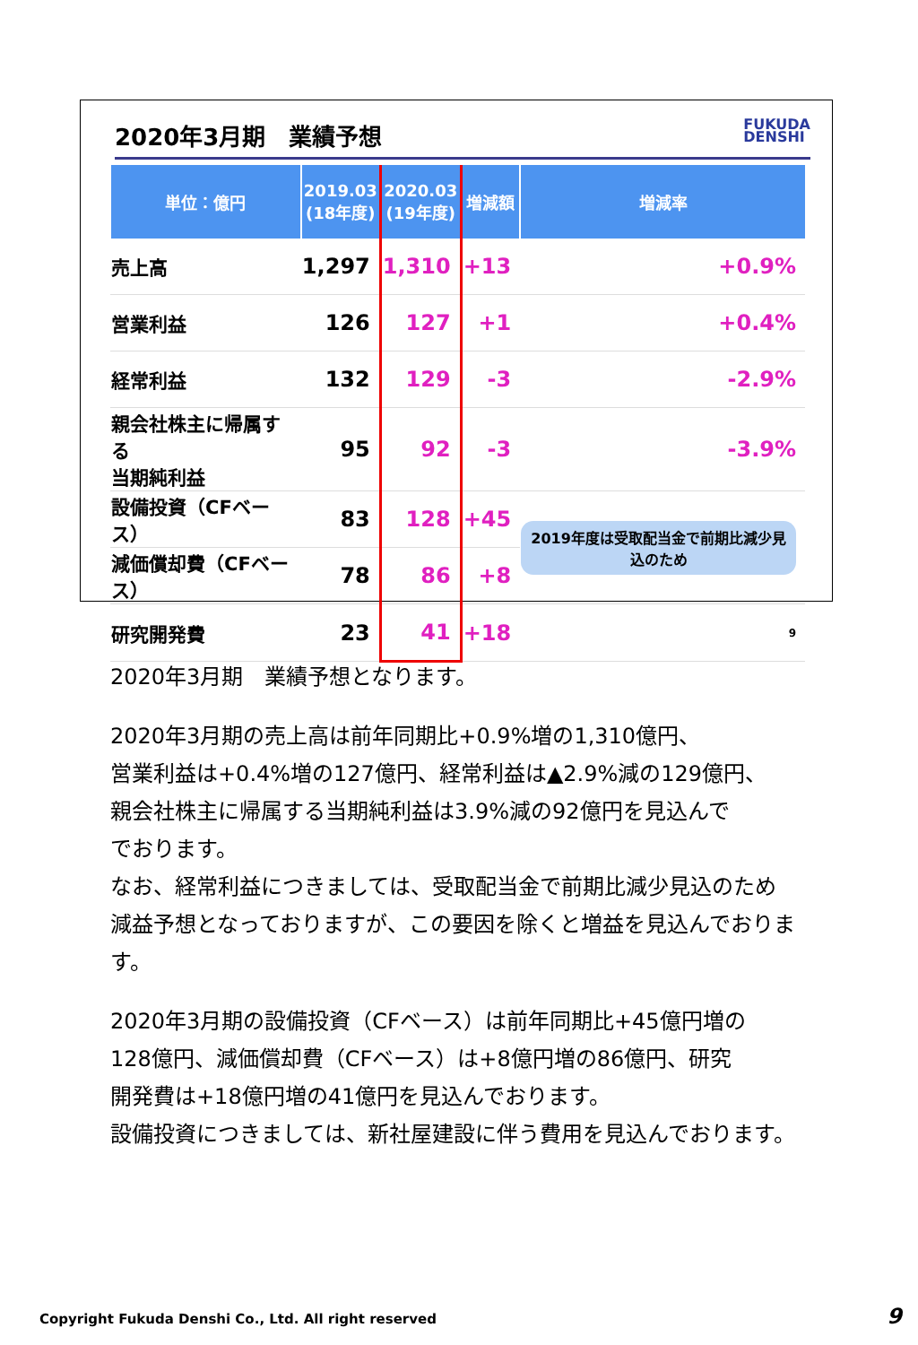2020年3月期　業績予想 FUKUDA
DENSHI
| 単位：億円 | 2019.03 (18年度) | 2020.03 (19年度) | 増減額 | 増減率 |
| --- | --- | --- | --- | --- |
| 売上高 | 1,297 | 1,310 | +13 | +0.9% |
| 営業利益 | 126 | 127 | +1 | +0.4% |
| 経常利益 | 132 | 129 | -3 | -2.9% |
| 親会社株主に帰属する 当期純利益 | 95 | 92 | -3 | -3.9% |
| 設備投資（CFベース） | 83 | 128 | +45 | 2019年度は受取配当金で前期比減少見込のため |
| 減価償却費（CFベース） | 78 | 86 | +8 | |
| 研究開発費 | 23 | 41 | +18 | 9 |
2020年3月期　業績予想となります。
2020年3月期の売上高は前年同期比+0.9%増の1,310億円、
営業利益は+0.4%増の127億円、経常利益は▲2.9%減の129億円、
親会社株主に帰属する当期純利益は3.9%減の92億円を見込んで
でおります。
なお、経常利益につきましては、受取配当金で前期比減少見込のため
減益予想となっておりますが、この要因を除くと増益を見込んでおります。
2020年3月期の設備投資（CFベース）は前年同期比+45億円増の
128億円、減価償却費（CFベース）は+8億円増の86億円、研究
開発費は+18億円増の41億円を見込んでおります。
設備投資につきましては、新社屋建設に伴う費用を見込んでおります。
Copyright Fukuda Denshi Co., Ltd. All right reserved
9